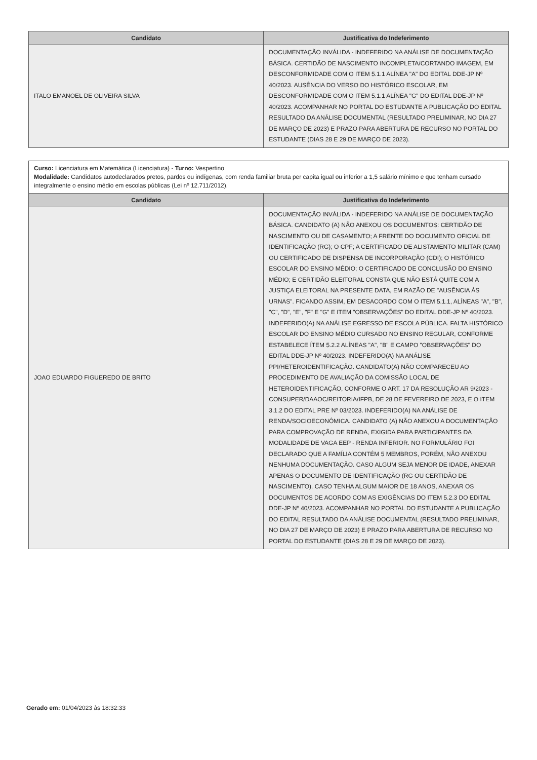| Candidato | Justificativa do Indeferimento |
| --- | --- |
| ITALO EMANOEL DE OLIVEIRA SILVA | DOCUMENTAÇÃO INVÁLIDA - INDEFERIDO NA ANÁLISE DE DOCUMENTAÇÃO BÁSICA. CERTIDÃO DE NASCIMENTO INCOMPLETA/CORTANDO IMAGEM, EM DESCONFORMIDADE COM O ITEM 5.1.1 ALÍNEA "A" DO EDITAL DDE-JP Nº 40/2023. AUSÊNCIA DO VERSO DO HISTÓRICO ESCOLAR, EM DESCONFORMIDADE COM O ITEM 5.1.1 ALÍNEA "G" DO EDITAL DDE-JP Nº 40/2023. ACOMPANHAR NO PORTAL DO ESTUDANTE A PUBLICAÇÃO DO EDITAL RESULTADO DA ANÁLISE DOCUMENTAL (RESULTADO PRELIMINAR, NO DIA 27 DE MARÇO DE 2023) E PRAZO PARA ABERTURA DE RECURSO NO PORTAL DO ESTUDANTE (DIAS 28 E 29 DE MARÇO DE 2023). |
| Curso: Licenciatura em Matemática (Licenciatura) - Turno: Vespertino Modalidade: Candidatos autodeclarados pretos, pardos ou indígenas, com renda familiar bruta per capita igual ou inferior a 1,5 salário mínimo e que tenham cursado integralmente o ensino médio em escolas públicas (Lei nº 12.711/2012). | |
| Candidato | Justificativa do Indeferimento |
| JOAO EDUARDO FIGUEREDO DE BRITO | DOCUMENTAÇÃO INVÁLIDA - INDEFERIDO NA ANÁLISE DE DOCUMENTAÇÃO BÁSICA. CANDIDATO (A) NÃO ANEXOU OS DOCUMENTOS: CERTIDÃO DE NASCIMENTO OU DE CASAMENTO; A FRENTE DO DOCUMENTO OFICIAL DE IDENTIFICAÇÃO (RG); O CPF; A CERTIFICADO DE ALISTAMENTO MILITAR (CAM) OU CERTIFICADO DE DISPENSA DE INCORPORAÇÃO (CDI); O HISTÓRICO ESCOLAR DO ENSINO MÉDIO; O CERTIFICADO DE CONCLUSÃO DO ENSINO MÉDIO; E CERTIDÃO ELEITORAL CONSTA QUE NÃO ESTÁ QUITE COM A JUSTIÇA ELEITORAL NA PRESENTE DATA, EM RAZÃO DE "AUSÊNCIA ÀS URNAS". FICANDO ASSIM, EM DESACORDO COM O ITEM 5.1.1, ALÍNEAS "A", "B", "C", "D", "E", "F" E "G" E ITEM "OBSERVAÇÕES" DO EDITAL DDE-JP Nº 40/2023. INDEFERIDO(A) NA ANÁLISE EGRESSO DE ESCOLA PÚBLICA. FALTA HISTÓRICO ESCOLAR DO ENSINO MÉDIO CURSADO NO ENSINO REGULAR, CONFORME ESTABELECE ÍTEM 5.2.2 ALÍNEAS "A", "B" E CAMPO "OBSERVAÇÕES" DO EDITAL DDE-JP Nº 40/2023. INDEFERIDO(A) NA ANÁLISE PPI/HETEROIDENTIFICAÇÃO. CANDIDATO(A) NÃO COMPARECEU AO PROCEDIMENTO DE AVALIAÇÃO DA COMISSÃO LOCAL DE HETEROIDENTIFICAÇÃO, CONFORME O ART. 17 DA RESOLUÇÃO AR 9/2023 - CONSUPER/DAAOC/REITORIA/IFPB, DE 28 DE FEVEREIRO DE 2023, E O ITEM 3.1.2 DO EDITAL PRE Nº 03/2023. INDEFERIDO(A) NA ANÁLISE DE RENDA/SOCIOECONÔMICA. CANDIDATO (A) NÃO ANEXOU A DOCUMENTAÇÃO PARA COMPROVAÇÃO DE RENDA, EXIGIDA PARA PARTICIPANTES DA MODALIDADE DE VAGA EEP - RENDA INFERIOR. NO FORMULÁRIO FOI DECLARADO QUE A FAMÍLIA CONTÉM 5 MEMBROS, PORÉM, NÃO ANEXOU NENHUMA DOCUMENTAÇÃO. CASO ALGUM SEJA MENOR DE IDADE, ANEXAR APENAS O DOCUMENTO DE IDENTIFICAÇÃO (RG OU CERTIDÃO DE NASCIMENTO). CASO TENHA ALGUM MAIOR DE 18 ANOS, ANEXAR OS DOCUMENTOS DE ACORDO COM AS EXIGÊNCIAS DO ITEM 5.2.3 DO EDITAL DDE-JP Nº 40/2023. ACOMPANHAR NO PORTAL DO ESTUDANTE A PUBLICAÇÃO DO EDITAL RESULTADO DA ANÁLISE DOCUMENTAL (RESULTADO PRELIMINAR, NO DIA 27 DE MARÇO DE 2023) E PRAZO PARA ABERTURA DE RECURSO NO PORTAL DO ESTUDANTE (DIAS 28 E 29 DE MARÇO DE 2023). |
Gerado em: 01/04/2023 às 18:32:33